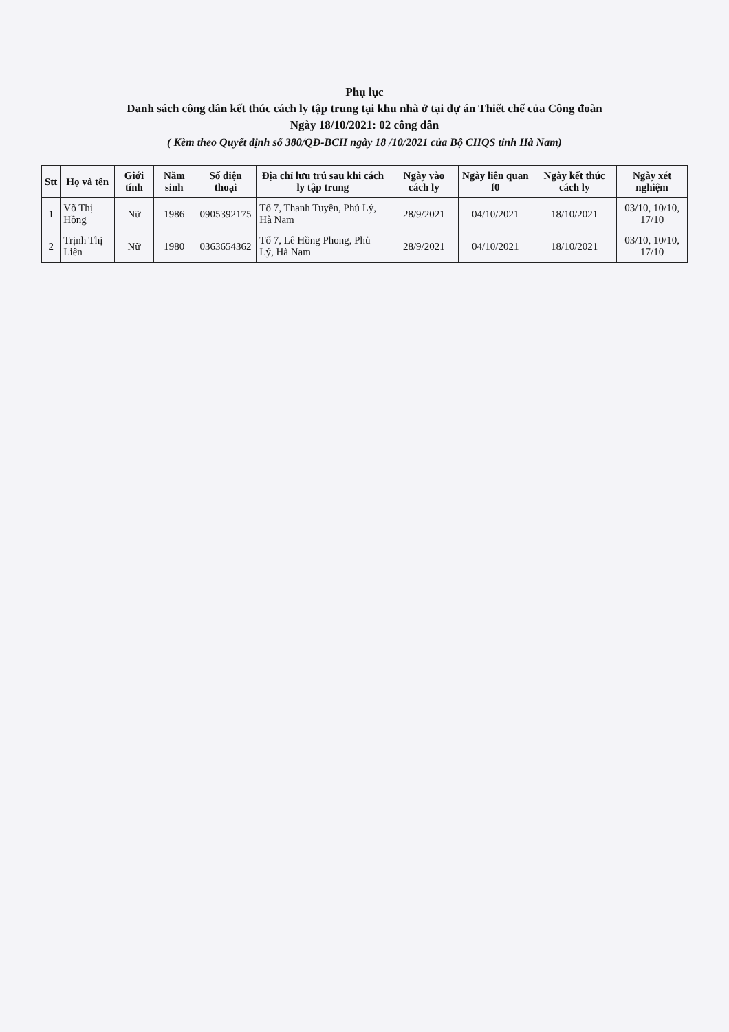Phụ lục
Danh sách công dân kết thúc cách ly tập trung tại khu nhà ở tại dự án Thiết chế của Công đoàn
Ngày 18/10/2021: 02 công dân
( Kèm theo Quyết định số 380/QĐ-BCH ngày 18 /10/2021 của Bộ CHQS tỉnh Hà Nam)
| Stt | Họ và tên | Giới tính | Năm sinh | Số điện thoại | Địa chỉ lưu trú sau khi cách ly tập trung | Ngày vào cách ly | Ngày liên quan f0 | Ngày kết thúc cách ly | Ngày xét nghiệm |
| --- | --- | --- | --- | --- | --- | --- | --- | --- | --- |
| 1 | Võ Thị Hồng | Nữ | 1986 | 0905392175 | Tổ 7, Thanh Tuyền, Phủ Lý, Hà Nam | 28/9/2021 | 04/10/2021 | 18/10/2021 | 03/10, 10/10, 17/10 |
| 2 | Trịnh Thị Liên | Nữ | 1980 | 0363654362 | Tổ 7, Lê Hồng Phong, Phủ Lý, Hà Nam | 28/9/2021 | 04/10/2021 | 18/10/2021 | 03/10, 10/10, 17/10 |